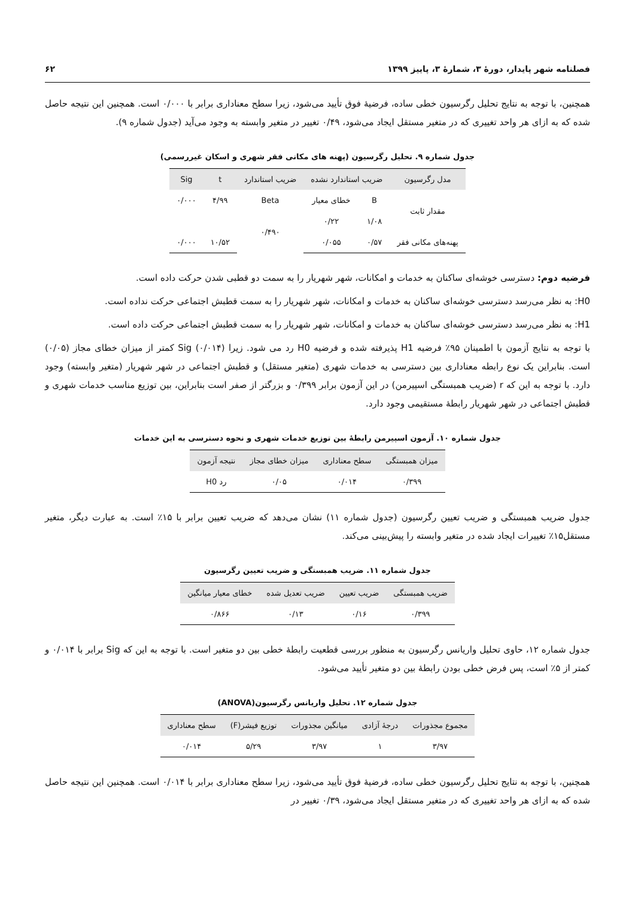فصلنامه شهر پایدار، دورهٔ ۳، شمارهٔ ۳، پاییز ۱۳۹۹ ۶۲
همچنین، با توجه به نتایج تحلیل رگرسیون خطی ساده، فرضیهٔ فوق تأیید می‌شود، زیرا سطح معناداری برابر با ۰/۰۰۰ است. همچنین این نتیجه حاصل شده که به ازای هر واحد تغییری که در متغیر مستقل ایجاد می‌شود، ۰/۴۹ تغییر در متغیر وابسته به وجود می‌آید (جدول شماره ۹).
جدول شماره ۹. تحلیل رگرسیون (پهنه های مکانی فقر شهری و اسکان غیررسمی)
| مدل رگرسیون | ضریب استاندارد نشده | | ضریب استاندارد | t | Sig |
| --- | --- | --- | --- | --- | --- |
| مقدار ثابت | B | خطای معیار | Beta | ۴/۹۹ | ۰/۰۰۰ |
| | ۱/۰۸ | ۰/۲۲ | ۰/۴۹۰ | | |
| پهنه‌های مکانی فقر | ۰/۵۷ | ۰/۰۵۵ | | ۱۰/۵۲ | ۰/۰۰۰ |
فرضیه دوم: دسترسی خوشه‌ای ساکنان به خدمات و امکانات، شهر شهریار را به سمت دو قطبی شدن حرکت داده است.
H0: به نظر می‌رسد دسترسی خوشه‌ای ساکنان به خدمات و امکانات، شهر شهریار را به سمت قطبش اجتماعی حرکت نداده است.
H1: به نظر می‌رسد دسترسی خوشه‌ای ساکنان به خدمات و امکانات، شهر شهریار را به سمت قطبش اجتماعی حرکت داده است.
با توجه به نتایج آزمون با اطمینان ۹۵٪ فرضیه H1 پذیرفته شده و فرضیه H0 رد می شود. زیرا Sig (۰/۰۱۴) کمتر از میزان خطای مجاز (۰/۰۵) است. بنابراین یک نوع رابطه معناداری بین دسترسی به خدمات شهری (متغیر مستقل) و قطبش اجتماعی در شهر شهریار (متغیر وابسته) وجود دارد. با توجه به این که r (ضریب همبستگی اسپیرمن) در این آزمون برابر ۰/۳۹۹ و بزرگتر از صفر است بنابراین، بین توزیع مناسب خدمات شهری و قطبش اجتماعی در شهر شهریار رابطهٔ مستقیمی وجود دارد.
جدول شماره ۱۰. آزمون اسپیرمن رابطهٔ بین توزیع خدمات شهری و نحوه دسترسی به این خدمات
| میزان همبستگی | سطح معناداری | میزان خطای مجاز | نتیجه آزمون |
| --- | --- | --- | --- |
| ۰/۳۹۹ | ۰/۰۱۴ | ۰/۰۵ | رد H0 |
جدول ضریب همبستگی و ضریب تعیین رگرسیون (جدول شماره ۱۱) نشان می‌دهد که ضریب تعیین برابر با ۱۵٪ است. به عبارت دیگر، متغیر مستقل۱۵٪ تغییرات ایجاد شده در متغیر وابسته را پیش‌بینی می‌کند.
جدول شماره ۱۱. ضریب همبستگی و ضریب تعیین رگرسیون
| ضریب همبستگی | ضریب تعیین | ضریب تعدیل شده | خطای معیار میانگین |
| --- | --- | --- | --- |
| ۰/۳۹۹ | ۰/۱۶ | ۰/۱۳ | ۰/۸۶۶ |
جدول شماره ۱۲، حاوی تحلیل واریانس رگرسیون به منظور بررسی قطعیت رابطهٔ خطی بین دو متغیر است. با توجه به این که Sig برابر با ۰/۰۱۴ و کمتر از ۵٪ است، پس فرض خطی بودن رابطهٔ بین دو متغیر تأیید می‌شود.
جدول شماره ۱۲. تحلیل واریانس رگرسیون(ANOVA)
| مجموع مجذورات | درجهٔ آزادی | میانگین مجذورات | توزیع فیشر(F) | سطح معناداری |
| --- | --- | --- | --- | --- |
| ۳/۹۷ | ۱ | ۳/۹۷ | ۵/۲۹ | ۰/۰۱۴ |
همچنین، با توجه به نتایج تحلیل رگرسیون خطی ساده، فرضیهٔ فوق تأیید می‌شود، زیرا سطح معناداری برابر با ۰/۰۱۴ است. همچنین این نتیجه حاصل شده که به ازای هر واحد تغییری که در متغیر مستقل ایجاد می‌شود، ۰/۳۹ تغییر در